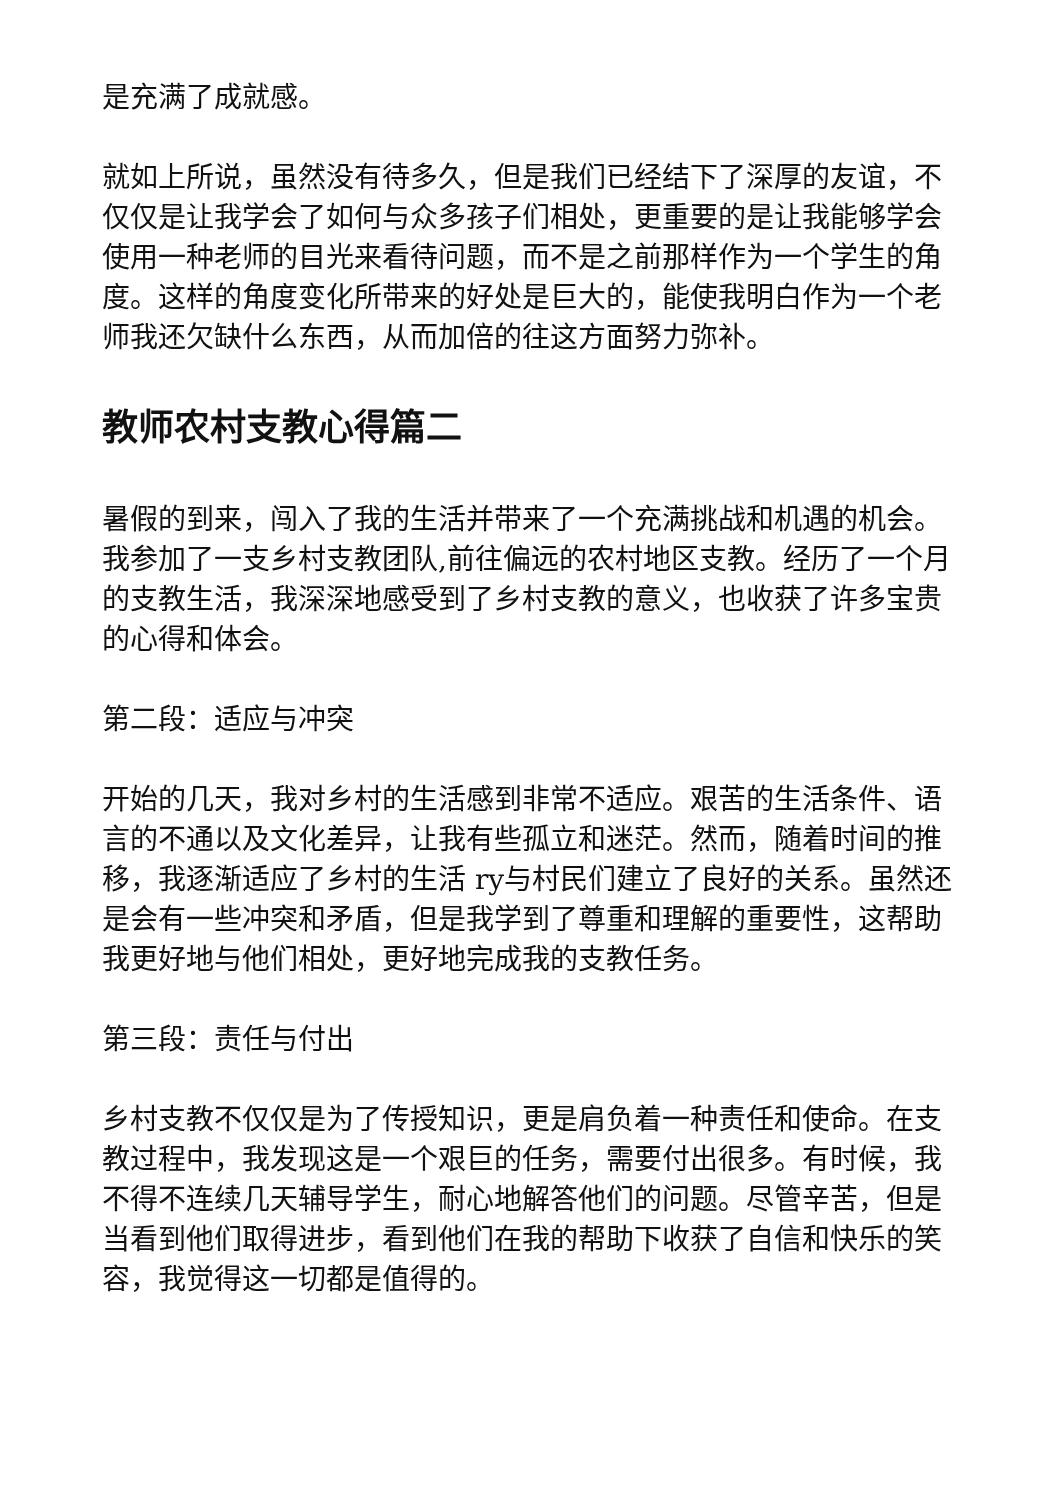是充满了成就感。
就如上所说，虽然没有待多久，但是我们已经结下了深厚的友谊，不仅仅是让我学会了如何与众多孩子们相处，更重要的是让我能够学会使用一种老师的目光来看待问题，而不是之前那样作为一个学生的角度。这样的角度变化所带来的好处是巨大的，能使我明白作为一个老师我还欠缺什么东西，从而加倍的往这方面努力弥补。
教师农村支教心得篇二
暑假的到来，闯入了我的生活并带来了一个充满挑战和机遇的机会。我参加了一支乡村支教团队,前往偏远的农村地区支教。经历了一个月的支教生活，我深深地感受到了乡村支教的意义，也收获了许多宝贵的心得和体会。
第二段：适应与冲突
开始的几天，我对乡村的生活感到非常不适应。艰苦的生活条件、语言的不通以及文化差异，让我有些孤立和迷茫。然而，随着时间的推移，我逐渐适应了乡村的生活 ry与村民们建立了良好的关系。虽然还是会有一些冲突和矛盾，但是我学到了尊重和理解的重要性，这帮助我更好地与他们相处，更好地完成我的支教任务。
第三段：责任与付出
乡村支教不仅仅是为了传授知识，更是肩负着一种责任和使命。在支教过程中，我发现这是一个艰巨的任务，需要付出很多。有时候，我不得不连续几天辅导学生，耐心地解答他们的问题。尽管辛苦，但是当看到他们取得进步，看到他们在我的帮助下收获了自信和快乐的笑容，我觉得这一切都是值得的。